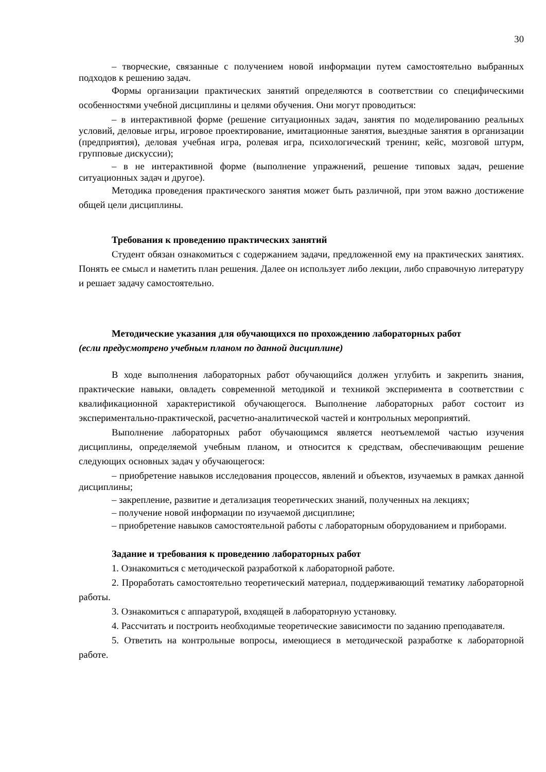30
– творческие, связанные с получением новой информации путем самостоятельно выбранных подходов к решению задач.
Формы организации практических занятий определяются в соответствии со специфическими особенностями учебной дисциплины и целями обучения. Они могут проводиться:
– в интерактивной форме (решение ситуационных задач, занятия по моделированию реальных условий, деловые игры, игровое проектирование, имитационные занятия, выездные занятия в организации (предприятия), деловая учебная игра, ролевая игра, психологический тренинг, кейс, мозговой штурм, групповые дискуссии);
– в не интерактивной форме (выполнение упражнений, решение типовых задач, решение ситуационных задач и другое).
Методика проведения практического занятия может быть различной, при этом важно достижение общей цели дисциплины.
Требования к проведению практических занятий
Студент обязан ознакомиться с содержанием задачи, предложенной ему на практических занятиях. Понять ее смысл и наметить план решения. Далее он использует либо лекции, либо справочную литературу и решает задачу самостоятельно.
Методические указания для обучающихся по прохождению лабораторных работ
(если предусмотрено учебным планом по данной дисциплине)
В ходе выполнения лабораторных работ обучающийся должен углубить и закрепить знания, практические навыки, овладеть современной методикой и техникой эксперимента в соответствии с квалификационной характеристикой обучающегося. Выполнение лабораторных работ состоит из экспериментально-практической, расчетно-аналитической частей и контрольных мероприятий.
Выполнение лабораторных работ обучающимся является неотъемлемой частью изучения дисциплины, определяемой учебным планом, и относится к средствам, обеспечивающим решение следующих основных задач у обучающегося:
– приобретение навыков исследования процессов, явлений и объектов, изучаемых в рамках данной дисциплины;
– закрепление, развитие и детализация теоретических знаний, полученных на лекциях;
– получение новой информации по изучаемой дисциплине;
– приобретение навыков самостоятельной работы с лабораторным оборудованием и приборами.
Задание и требования к проведению лабораторных работ
1. Ознакомиться с методической разработкой к лабораторной работе.
2. Проработать самостоятельно теоретический материал, поддерживающий тематику лабораторной работы.
3. Ознакомиться с аппаратурой, входящей в лабораторную установку.
4. Рассчитать и построить необходимые теоретические зависимости по заданию преподавателя.
5. Ответить на контрольные вопросы, имеющиеся в методической разработке к лабораторной работе.